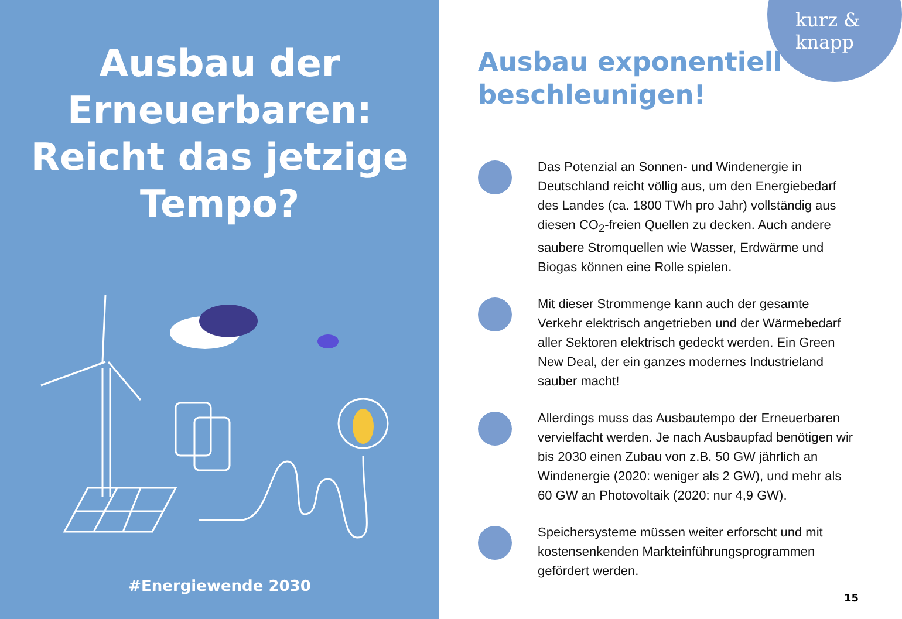Ausbau der
Erneuerbaren:
Reicht das jetzige
Tempo?
#Energiewende 2030
kurz &
knapp
Ausbau exponentiell
beschleunigen!
Das Potenzial an Sonnen- und Windenergie in Deutschland reicht völlig aus, um den Energiebedarf des Landes (ca. 1800 TWh pro Jahr) vollständig aus diesen CO<sub>2</sub>-freien Quellen zu decken. Auch andere saubere Stromquellen wie Wasser, Erdwärme und Biogas können eine Rolle spielen.
Mit dieser Strommenge kann auch der gesamte Verkehr elektrisch angetrieben und der Wärmebedarf aller Sektoren elektrisch gedeckt werden. Ein Green New Deal, der ein ganzes modernes Industrieland sauber macht!
Allerdings muss das Ausbautempo der Erneuerbaren vervielfacht werden. Je nach Ausbaupfad benötigen wir bis 2030 einen Zubau von z.B. 50 GW jährlich an Windenergie (2020: weniger als 2 GW), und mehr als 60 GW an Photovoltaik (2020: nur 4,9 GW).
Speichersysteme müssen weiter erforscht und mit kostensenkenden Markteinführungsprogrammen gefördert werden.
15